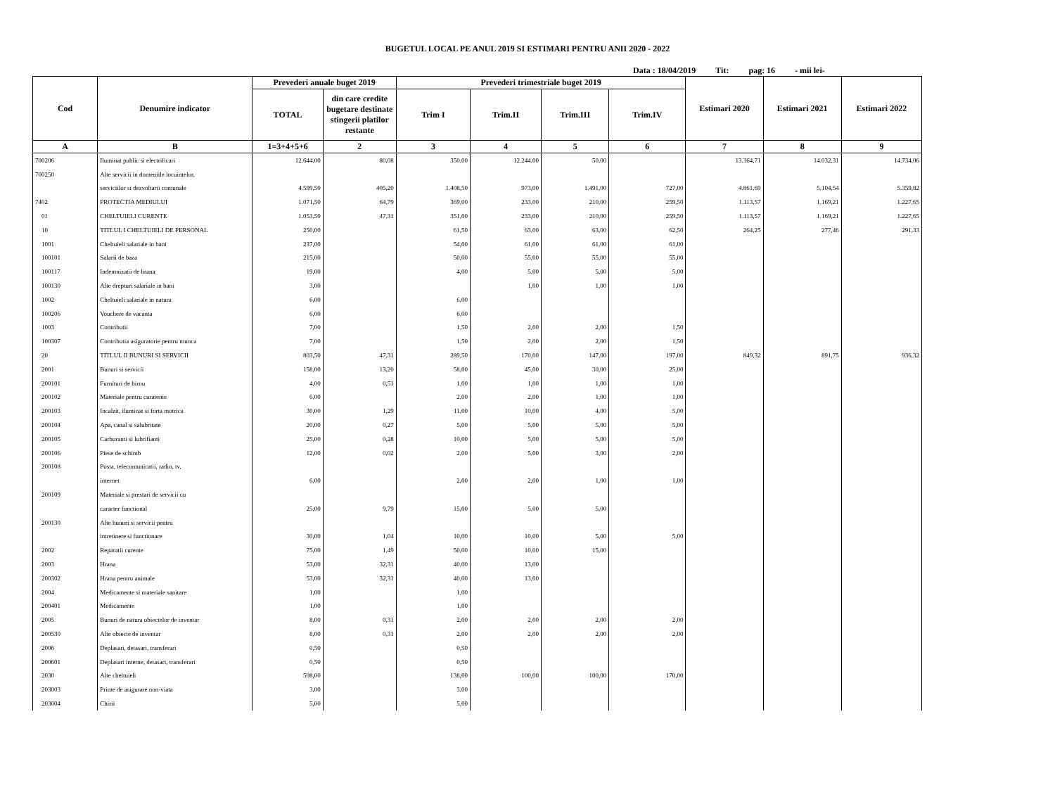BUGETUL LOCAL PE ANUL 2019 SI ESTIMARI PENTRU ANII 2020 - 2022
Data : 18/04/2019 Tit: pag: 16 - mii lei-
| Cod | Denumire indicator | Prevederi anuale buget 2019 | | Prevederi trimestriale buget 2019 | | | | Estimari 2020 | Estimari 2021 | Estimari 2022 |
| --- | --- | --- | --- | --- | --- | --- | --- | --- | --- | --- |
| | | TOTAL | din care credite bugetare destinate stingerii platilor restante | Trim I | Trim.II | Trim.III | Trim.IV | | | |
| A | B | 1=3+4+5+6 | 2 | 3 | 4 | 5 | 6 | 7 | 8 | 9 |
| 700206 | Iluminat public si electrificari | 12.644,00 | 80,08 | 350,00 | 12.244,00 | 50,00 | | 13.364,71 | 14.032,31 | 14.734,06 |
| 700250 | Alte servicii in domeniile locuintelor, | | | | | | | | | |
| | serviciilor si dezvoltarii comunale | 4.599,50 | 405,20 | 1.408,50 | 973,00 | 1.491,00 | 727,00 | 4.861,69 | 5.104,54 | 5.359,82 |
| 7402 | PROTECTIA MEDIULUI | 1.071,50 | 64,79 | 369,00 | 233,00 | 210,00 | 259,50 | 1.113,57 | 1.169,21 | 1.227,65 |
| 01 | CHELTUIELI CURENTE | 1.053,50 | 47,31 | 351,00 | 233,00 | 210,00 | 259,50 | 1.113,57 | 1.169,21 | 1.227,65 |
| 10 | TITLUL I CHELTUIELI DE PERSONAL | 250,00 | | 61,50 | 63,00 | 63,00 | 62,50 | 264,25 | 277,46 | 291,33 |
| 1001 | Cheltuieli salariale in bani | 237,00 | | 54,00 | 61,00 | 61,00 | 61,00 | | | |
| 100101 | Salarii de baza | 215,00 | | 50,00 | 55,00 | 55,00 | 55,00 | | | |
| 100117 | Indemnizatii de hrana | 19,00 | | 4,00 | 5,00 | 5,00 | 5,00 | | | |
| 100130 | Alte drepturi salariale in bani | 3,00 | | | 1,00 | 1,00 | 1,00 | | | |
| 1002 | Cheltuieli salariale in natura | 6,00 | | 6,00 | | | | | | |
| 100206 | Vouchere de vacanta | 6,00 | | 6,00 | | | | | | |
| 1003 | Contributii | 7,00 | | 1,50 | 2,00 | 2,00 | 1,50 | | | |
| 100307 | Contributia asiguratorie pentru munca | 7,00 | | 1,50 | 2,00 | 2,00 | 1,50 | | | |
| 20 | TITLUL II BUNURI SI SERVICII | 803,50 | 47,31 | 289,50 | 170,00 | 147,00 | 197,00 | 849,32 | 891,75 | 936,32 |
| 2001 | Bunuri si servicii | 158,00 | 13,20 | 58,00 | 45,00 | 30,00 | 25,00 | | | |
| 200101 | Furnituri de birou | 4,00 | 0,51 | 1,00 | 1,00 | 1,00 | 1,00 | | | |
| 200102 | Materiale pentru curatenie | 6,00 | | 2,00 | 2,00 | 1,00 | 1,00 | | | |
| 200103 | Incalzit, iluminat si forta motrica | 30,00 | 1,29 | 11,00 | 10,00 | 4,00 | 5,00 | | | |
| 200104 | Apa, canal si salubritate | 20,00 | 0,27 | 5,00 | 5,00 | 5,00 | 5,00 | | | |
| 200105 | Carburanti si lubrifianti | 25,00 | 0,28 | 10,00 | 5,00 | 5,00 | 5,00 | | | |
| 200106 | Piese de schimb | 12,00 | 0,02 | 2,00 | 5,00 | 3,00 | 2,00 | | | |
| 200108 | Posta, telecomunicatii, radio, tv, | | | | | | | | | |
| | internet | 6,00 | | 2,00 | 2,00 | 1,00 | 1,00 | | | |
| 200109 | Materiale si prestari de servicii cu | | | | | | | | | |
| | caracter functional | 25,00 | 9,79 | 15,00 | 5,00 | 5,00 | | | | |
| 200130 | Alte bunuri si servicii pentru | | | | | | | | | |
| | intretinere si functionare | 30,00 | 1,04 | 10,00 | 10,00 | 5,00 | 5,00 | | | |
| 2002 | Reparatii curente | 75,00 | 1,49 | 50,00 | 10,00 | 15,00 | | | | |
| 2003 | Hrana | 53,00 | 32,31 | 40,00 | 13,00 | | | | | |
| 200302 | Hrana pentru animale | 53,00 | 32,31 | 40,00 | 13,00 | | | | | |
| 2004 | Medicamente si materiale sanitare | 1,00 | | 1,00 | | | | | | |
| 200401 | Medicamente | 1,00 | | 1,00 | | | | | | |
| 2005 | Bunuri de natura obiectelor de inventar | 8,00 | 0,31 | 2,00 | 2,00 | 2,00 | 2,00 | | | |
| 200530 | Alte obiecte de inventar | 8,00 | 0,31 | 2,00 | 2,00 | 2,00 | 2,00 | | | |
| 2006 | Deplasari, detasari, transferari | 0,50 | | 0,50 | | | | | | |
| 200601 | Deplasari interne, detasari, transferari | 0,50 | | 0,50 | | | | | | |
| 2030 | Alte cheltuieli | 508,00 | | 138,00 | 100,00 | 100,00 | 170,00 | | | |
| 203003 | Prime de asigurare non-viata | 3,00 | | 3,00 | | | | | | |
| 203004 | Chirii | 5,00 | | 5,00 | | | | | | |